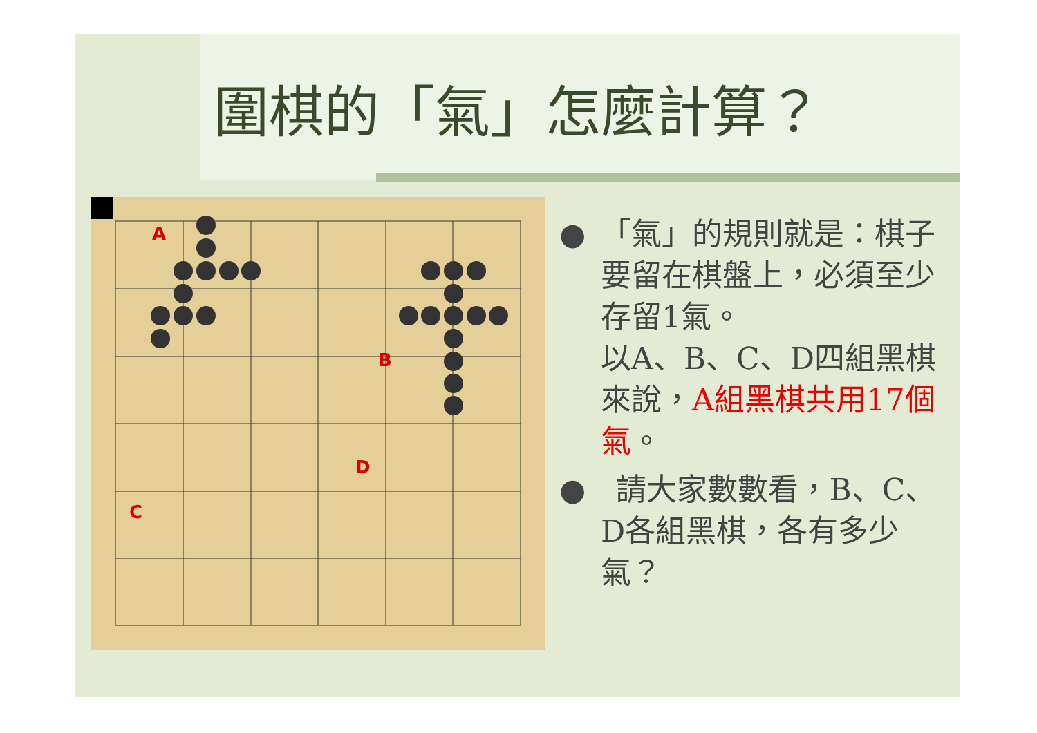圍棋的「氣」怎麼計算？
A
B
C
D
●　「氣」的規則就是：棋子要留在棋盤上，必須至少存留1氣。
以A、B、C、D四組黑棋來說，A組黑棋共用17個氣。
●　請大家數數看，B、C、D各組黑棋，各有多少氣？